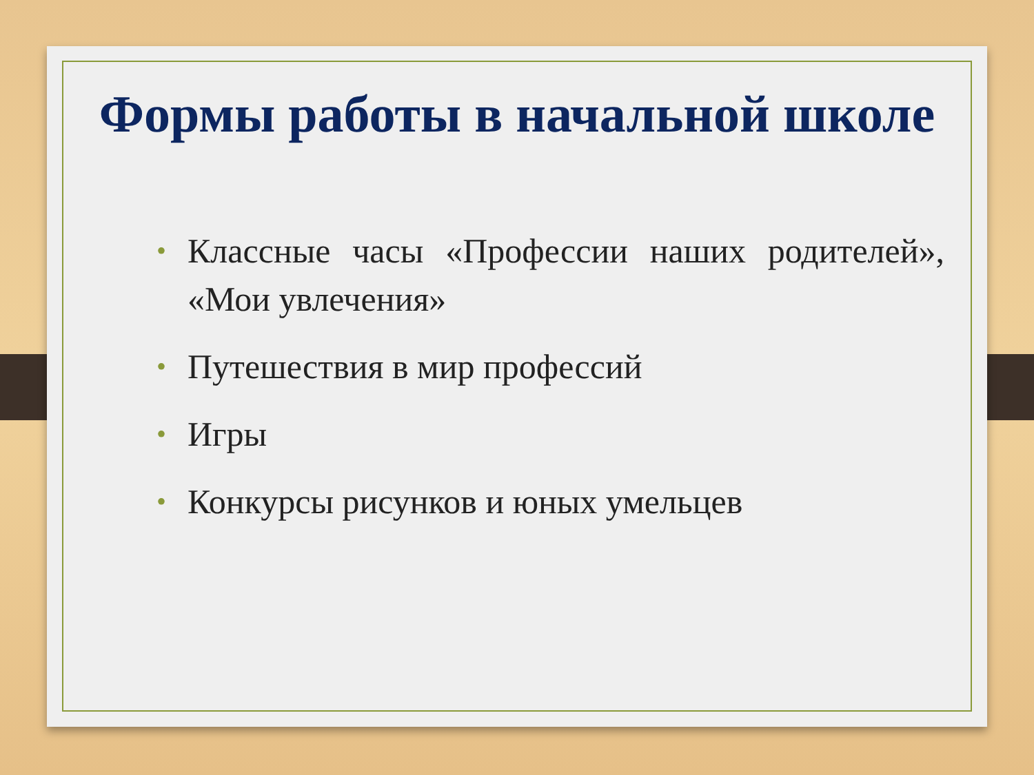Формы работы в начальной школе
• Классные часы «Профессии наших родителей», «Мои увлечения»
• Путешествия в мир профессий
• Игры
• Конкурсы рисунков и юных умельцев